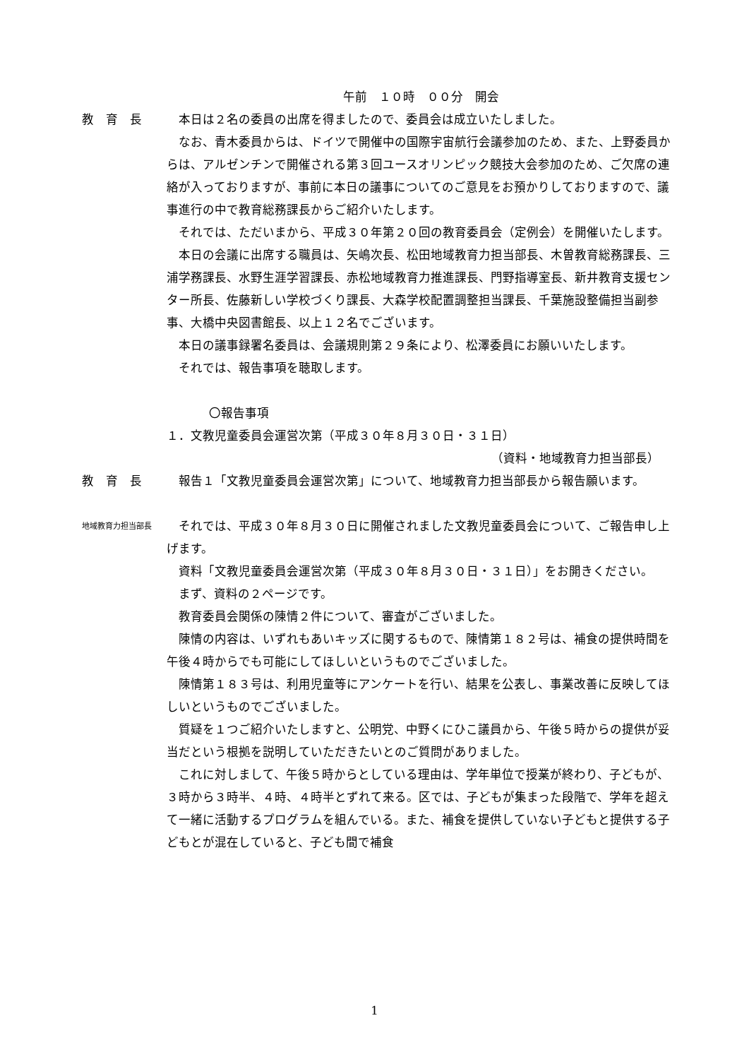午前　１０時　００分　開会
教　育　長 本日は２名の委員の出席を得ましたので、委員会は成立いたしました。
なお、青木委員からは、ドイツで開催中の国際宇宙航行会議参加のため、また、上野委員からは、アルゼンチンで開催される第３回ユースオリンピック競技大会参加のため、ご欠席の連絡が入っておりますが、事前に本日の議事についてのご意見をお預かりしておりますので、議事進行の中で教育総務課長からご紹介いたします。
それでは、ただいまから、平成３０年第２０回の教育委員会（定例会）を開催いたします。
本日の会議に出席する職員は、矢嶋次長、松田地域教育力担当部長、木曽教育総務課長、三浦学務課長、水野生涯学習課長、赤松地域教育力推進課長、門野指導室長、新井教育支援センター所長、佐藤新しい学校づくり課長、大森学校配置調整担当課長、千葉施設整備担当副参事、大橋中央図書館長、以上１２名でございます。
本日の議事録署名委員は、会議規則第２９条により、松澤委員にお願いいたします。
それでは、報告事項を聴取します。
〇報告事項
１．文教児童委員会運営次第（平成３０年８月３０日・３１日）
（資料・地域教育力担当部長）
教　育　長 報告１「文教児童委員会運営次第」について、地域教育力担当部長から報告願います。
地域教育力担当部長
それでは、平成３０年８月３０日に開催されました文教児童委員会について、ご報告申し上げます。
資料「文教児童委員会運営次第（平成３０年８月３０日・３１日）」をお開きください。
まず、資料の２ページです。
教育委員会関係の陳情２件について、審査がございました。
陳情の内容は、いずれもあいキッズに関するもので、陳情第１８２号は、補食の提供時間を午後４時からでも可能にしてほしいというものでございました。
陳情第１８３号は、利用児童等にアンケートを行い、結果を公表し、事業改善に反映してほしいというものでございました。
質疑を１つご紹介いたしますと、公明党、中野くにひこ議員から、午後５時からの提供が妥当だという根拠を説明していただきたいとのご質問がありました。
これに対しまして、午後５時からとしている理由は、学年単位で授業が終わり、子どもが、３時から３時半、４時、４時半とずれて来る。区では、子どもが集まった段階で、学年を超えて一緒に活動するプログラムを組んでいる。また、補食を提供していない子どもと提供する子どもとが混在していると、子ども間で補食
1